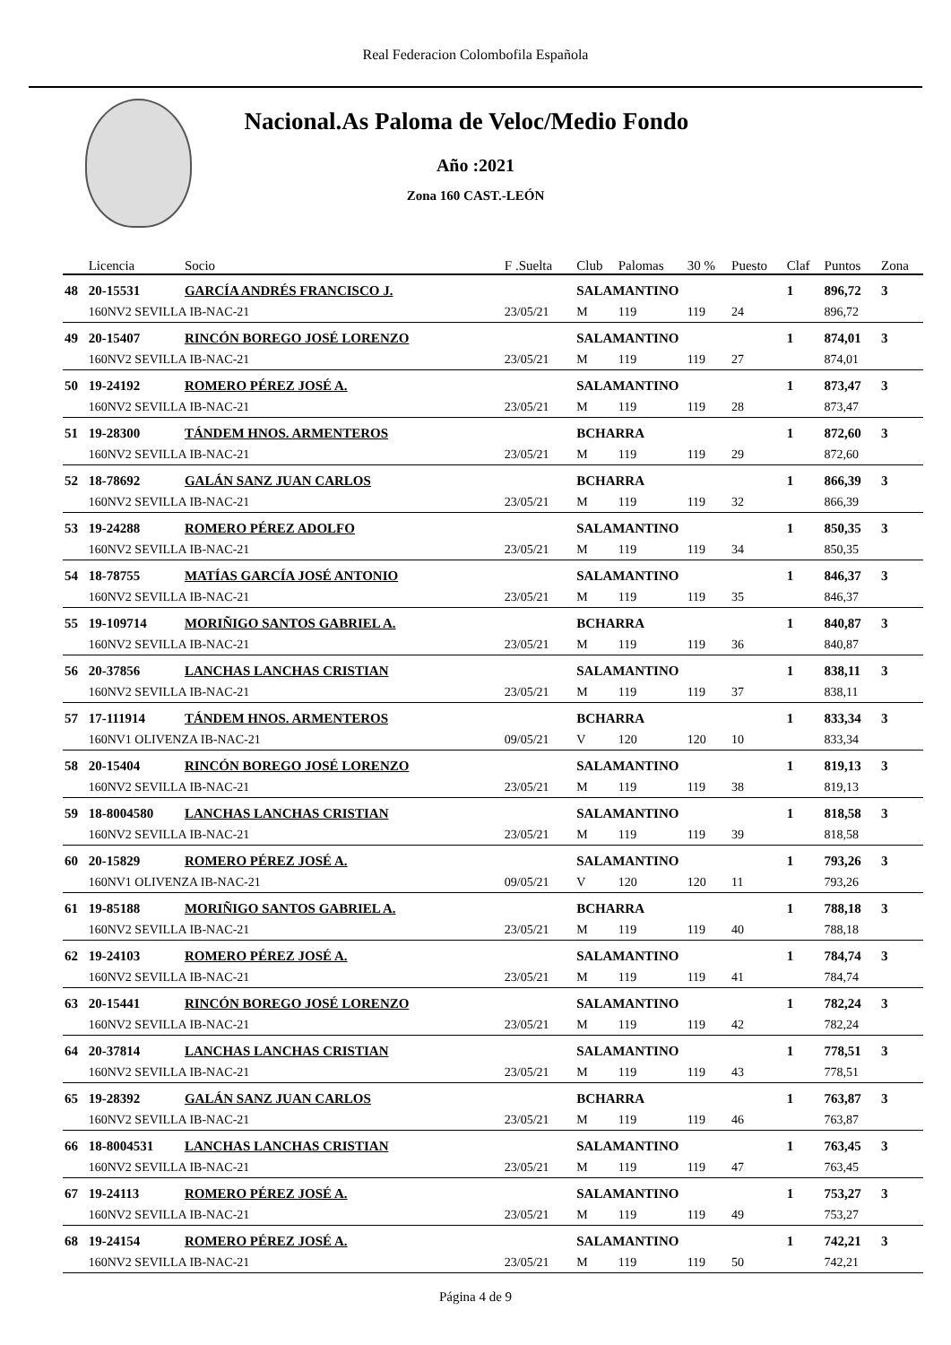Real Federacion Colombofila Española
Nacional.As Paloma de Veloc/Medio Fondo
Año :2021
Zona 160 CAST.-LEÓN
| | Licencia | Socio | F .Suelta | Club | Palomas | 30 % | Puesto | Claf | Puntos | Zona |
| --- | --- | --- | --- | --- | --- | --- | --- | --- | --- | --- |
| 48 | 20-15531 | GARCÍA ANDRÉS FRANCISCO J. | | SALAMANTINO | | | | 1 | 896,72 | 3 |
| | 160NV2 SEVILLA IB-NAC-21 | | 23/05/21 | M | 119 | 119 | 24 | | 896,72 | |
| 49 | 20-15407 | RINCÓN BOREGO JOSÉ LORENZO | | SALAMANTINO | | | | 1 | 874,01 | 3 |
| | 160NV2 SEVILLA IB-NAC-21 | | 23/05/21 | M | 119 | 119 | 27 | | 874,01 | |
| 50 | 19-24192 | ROMERO PÉREZ JOSÉ A. | | SALAMANTINO | | | | 1 | 873,47 | 3 |
| | 160NV2 SEVILLA IB-NAC-21 | | 23/05/21 | M | 119 | 119 | 28 | | 873,47 | |
| 51 | 19-28300 | TÁNDEM HNOS. ARMENTEROS | | BCHARRA | | | | 1 | 872,60 | 3 |
| | 160NV2 SEVILLA IB-NAC-21 | | 23/05/21 | M | 119 | 119 | 29 | | 872,60 | |
| 52 | 18-78692 | GALÁN SANZ JUAN CARLOS | | BCHARRA | | | | 1 | 866,39 | 3 |
| | 160NV2 SEVILLA IB-NAC-21 | | 23/05/21 | M | 119 | 119 | 32 | | 866,39 | |
| 53 | 19-24288 | ROMERO PÉREZ ADOLFO | | SALAMANTINO | | | | 1 | 850,35 | 3 |
| | 160NV2 SEVILLA IB-NAC-21 | | 23/05/21 | M | 119 | 119 | 34 | | 850,35 | |
| 54 | 18-78755 | MATÍAS GARCÍA JOSÉ ANTONIO | | SALAMANTINO | | | | 1 | 846,37 | 3 |
| | 160NV2 SEVILLA IB-NAC-21 | | 23/05/21 | M | 119 | 119 | 35 | | 846,37 | |
| 55 | 19-109714 | MORIÑIGO SANTOS GABRIEL A. | | BCHARRA | | | | 1 | 840,87 | 3 |
| | 160NV2 SEVILLA IB-NAC-21 | | 23/05/21 | M | 119 | 119 | 36 | | 840,87 | |
| 56 | 20-37856 | LANCHAS LANCHAS CRISTIAN | | SALAMANTINO | | | | 1 | 838,11 | 3 |
| | 160NV2 SEVILLA IB-NAC-21 | | 23/05/21 | M | 119 | 119 | 37 | | 838,11 | |
| 57 | 17-111914 | TÁNDEM HNOS. ARMENTEROS | | BCHARRA | | | | 1 | 833,34 | 3 |
| | 160NV1 OLIVENZA IB-NAC-21 | | 09/05/21 | V | 120 | 120 | 10 | | 833,34 | |
| 58 | 20-15404 | RINCÓN BOREGO JOSÉ LORENZO | | SALAMANTINO | | | | 1 | 819,13 | 3 |
| | 160NV2 SEVILLA IB-NAC-21 | | 23/05/21 | M | 119 | 119 | 38 | | 819,13 | |
| 59 | 18-8004580 | LANCHAS LANCHAS CRISTIAN | | SALAMANTINO | | | | 1 | 818,58 | 3 |
| | 160NV2 SEVILLA IB-NAC-21 | | 23/05/21 | M | 119 | 119 | 39 | | 818,58 | |
| 60 | 20-15829 | ROMERO PÉREZ JOSÉ A. | | SALAMANTINO | | | | 1 | 793,26 | 3 |
| | 160NV1 OLIVENZA IB-NAC-21 | | 09/05/21 | V | 120 | 120 | 11 | | 793,26 | |
| 61 | 19-85188 | MORIÑIGO SANTOS GABRIEL A. | | BCHARRA | | | | 1 | 788,18 | 3 |
| | 160NV2 SEVILLA IB-NAC-21 | | 23/05/21 | M | 119 | 119 | 40 | | 788,18 | |
| 62 | 19-24103 | ROMERO PÉREZ JOSÉ A. | | SALAMANTINO | | | | 1 | 784,74 | 3 |
| | 160NV2 SEVILLA IB-NAC-21 | | 23/05/21 | M | 119 | 119 | 41 | | 784,74 | |
| 63 | 20-15441 | RINCÓN BOREGO JOSÉ LORENZO | | SALAMANTINO | | | | 1 | 782,24 | 3 |
| | 160NV2 SEVILLA IB-NAC-21 | | 23/05/21 | M | 119 | 119 | 42 | | 782,24 | |
| 64 | 20-37814 | LANCHAS LANCHAS CRISTIAN | | SALAMANTINO | | | | 1 | 778,51 | 3 |
| | 160NV2 SEVILLA IB-NAC-21 | | 23/05/21 | M | 119 | 119 | 43 | | 778,51 | |
| 65 | 19-28392 | GALÁN SANZ JUAN CARLOS | | BCHARRA | | | | 1 | 763,87 | 3 |
| | 160NV2 SEVILLA IB-NAC-21 | | 23/05/21 | M | 119 | 119 | 46 | | 763,87 | |
| 66 | 18-8004531 | LANCHAS LANCHAS CRISTIAN | | SALAMANTINO | | | | 1 | 763,45 | 3 |
| | 160NV2 SEVILLA IB-NAC-21 | | 23/05/21 | M | 119 | 119 | 47 | | 763,45 | |
| 67 | 19-24113 | ROMERO PÉREZ JOSÉ A. | | SALAMANTINO | | | | 1 | 753,27 | 3 |
| | 160NV2 SEVILLA IB-NAC-21 | | 23/05/21 | M | 119 | 119 | 49 | | 753,27 | |
| 68 | 19-24154 | ROMERO PÉREZ JOSÉ A. | | SALAMANTINO | | | | 1 | 742,21 | 3 |
| | 160NV2 SEVILLA IB-NAC-21 | | 23/05/21 | M | 119 | 119 | 50 | | 742,21 | |
Página 4 de 9